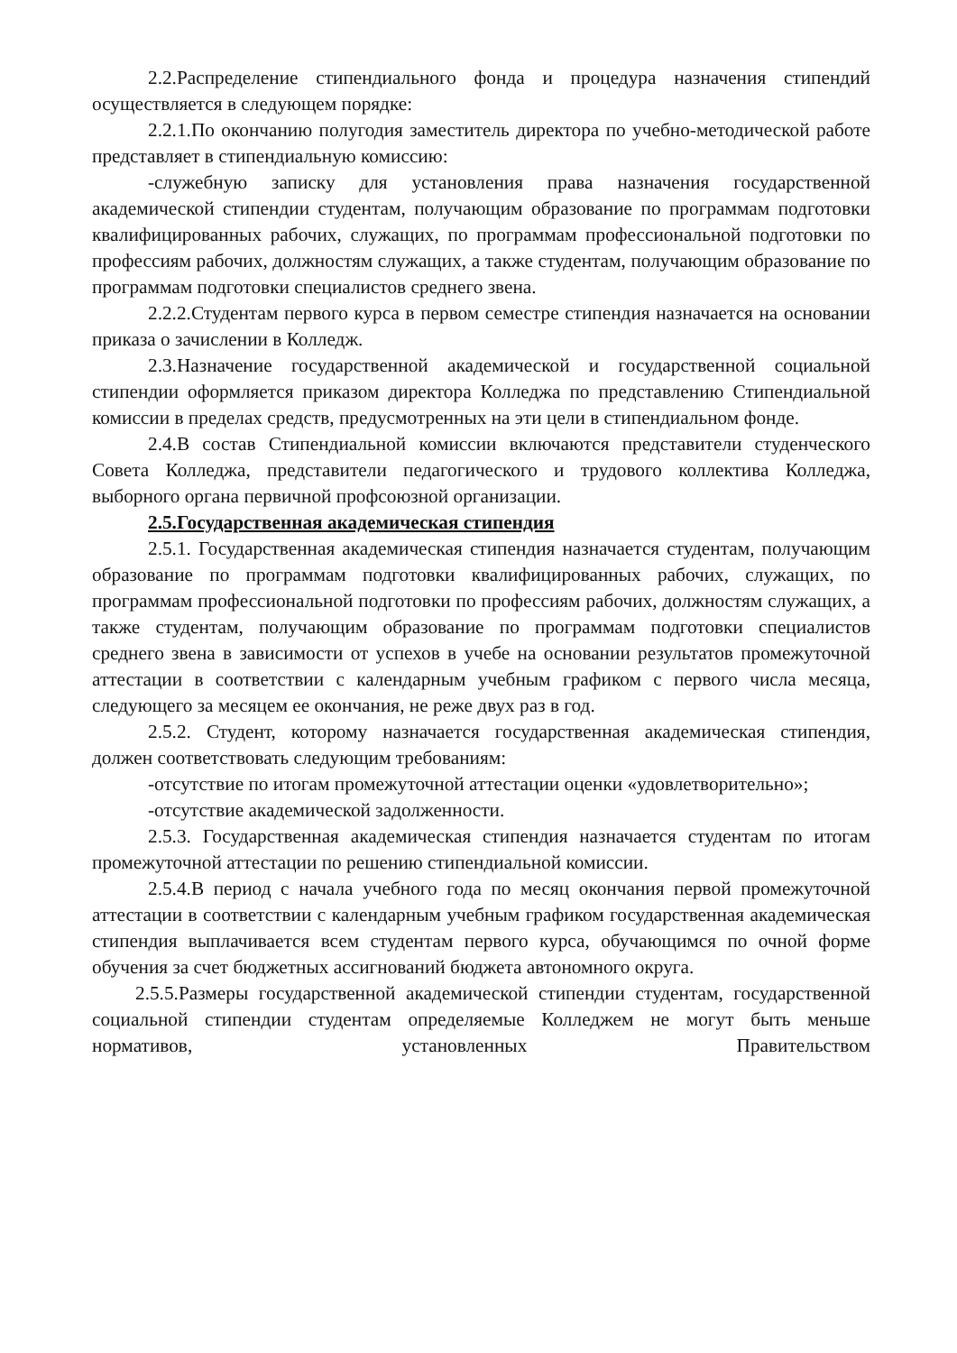2.2.Распределение стипендиального фонда и процедура назначения стипендий осуществляется в следующем порядке:
2.2.1.По окончанию полугодия заместитель директора по учебно-методической работе представляет в стипендиальную комиссию:
-служебную записку для установления права назначения государственной академической стипендии студентам, получающим образование по программам подготовки квалифицированных рабочих, служащих, по программам профессиональной подготовки по профессиям рабочих, должностям служащих, а также студентам, получающим образование по программам подготовки специалистов среднего звена.
2.2.2.Студентам первого курса в первом семестре стипендия назначается на основании приказа о зачислении в Колледж.
2.3.Назначение государственной академической и государственной социальной стипендии оформляется приказом директора Колледжа по представлению Стипендиальной комиссии в пределах средств, предусмотренных на эти цели в стипендиальном фонде.
2.4.В состав Стипендиальной комиссии включаются представители студенческого Совета Колледжа, представители педагогического и трудового коллектива Колледжа, выборного органа первичной профсоюзной организации.
2.5.Государственная академическая стипендия
2.5.1. Государственная академическая стипендия назначается студентам, получающим образование по программам подготовки квалифицированных рабочих, служащих, по программам профессиональной подготовки по профессиям рабочих, должностям служащих, а также студентам, получающим образование по программам подготовки специалистов среднего звена в зависимости от успехов в учебе на основании результатов промежуточной аттестации в соответствии с календарным учебным графиком с первого числа месяца, следующего за месяцем ее окончания, не реже двух раз в год.
2.5.2. Студент, которому назначается государственная академическая стипендия, должен соответствовать следующим требованиям:
-отсутствие по итогам промежуточной аттестации оценки «удовлетворительно»;
-отсутствие академической задолженности.
2.5.3. Государственная академическая стипендия назначается студентам по итогам промежуточной аттестации по решению стипендиальной комиссии.
2.5.4.В период с начала учебного года по месяц окончания первой промежуточной аттестации в соответствии с календарным учебным графиком государственная академическая стипендия выплачивается всем студентам первого курса, обучающимся по очной форме обучения за счет бюджетных ассигнований бюджета автономного округа.
2.5.5.Размеры государственной академической стипендии студентам, государственной социальной стипендии студентам определяемые Колледжем не могут быть меньше нормативов, установленных Правительством